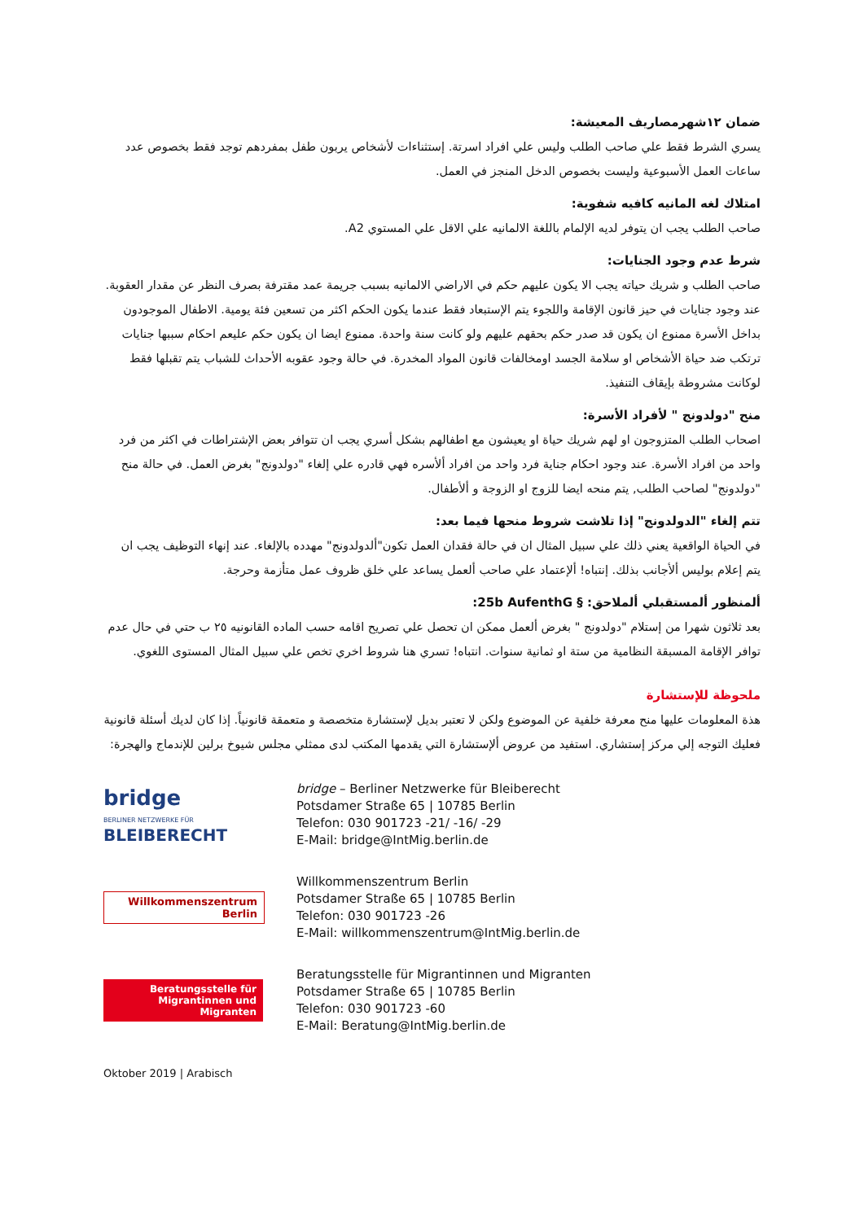ضمان ١٢شهرمصاريف المعيشة:
يسري الشرط فقط علي صاحب الطلب وليس علي افراد اسرتة. إستثناءات لأشخاص يربون طفل بمفردهم توجد فقط بخصوص عدد ساعات العمل الأسبوعية وليست بخصوص الدخل المنجز في العمل.
امتلاك لغه المانيه كافيه شفوية:
صاحب الطلب يجب ان يتوفر لديه الإلمام باللغة الالمانيه علي الاقل علي المستوي A2.
شرط عدم وجود الجنايات:
صاحب الطلب و شريك حياته يجب الا يكون عليهم حكم في الاراضي الالمانيه بسبب جريمة عمد مقترفة بصرف النظر عن مقدار العقوبة. عند وجود جنايات في حيز قانون الإقامة واللجوء يتم الإستبعاد فقط عندما يكون الحكم اكثر من تسعين فئة يومية. الاطفال الموجودون بداخل الأسرة ممنوع ان يكون قد صدر حكم بحقهم عليهم ولو كانت سنة واحدة. ممنوع ايضا ان يكون حكم عليعم احكام سببها جنايات ترتكب ضد حياة الأشخاص او سلامة الجسد اومخالفات قانون المواد المخدرة. في حالة وجود عقوبه الأحداث للشباب يتم تقبلها فقط لوكانت مشروطة بإيقاف التنفيذ.
منح "دولدونج " لأفراد الأسرة:
اصحاب الطلب المتزوجون او لهم شريك حياة او يعيشون مع اطفالهم بشكل أسري يجب ان تتوافر بعض الإشتراطات في اكثر من فرد واحد من افراد الأسرة. عند وجود احكام جناية فرد واحد من افراد ألأسره فهي قادره علي إلغاء "دولدونج" بغرض العمل. في حالة منح "دولدونج" لصاحب الطلب, يتم منحه ايضا للزوج او الزوجة و ألأطفال.
تتم إلغاء "الدولدونج" إذا تلاشت شروط منحها فيما بعد:
في الحياة الواقعية يعني ذلك علي سبيل المثال ان في حالة فقدان العمل تكون"ألدولدونج" مهدده بالإلغاء. عند إنهاء التوظيف يجب ان يتم إعلام بوليس ألأجانب بذلك. إنتباه! ألإعتماد علي صاحب ألعمل يساعد علي خلق ظروف عمل متأزمة وحرجة.
ألمنظور ألمستقبلي ألملاحق: § 25b AufenthG:
بعد ثلاثون شهرا من إستلام "دولدونج " بغرض ألعمل ممكن ان تحصل علي تصريح اقامه حسب الماده القانونيه ٢٥ ب حتي في حال عدم توافر الإقامة المسبقة النظامية من ستة او ثمانية سنوات. انتباه! تسري هنا شروط اخري تخص علي سبيل المثال المستوى اللغوي.
ملحوظة للإستشارة
هذة المعلومات عليها منح معرفة خلفية عن الموضوع ولكن لا تعتبر بديل لإستشارة متخصصة و متعمقة قانونياً. إذا كان لديك أسئلة قانونية فعليك التوجه إلي مركز إستشاري. استفيد من عروض ألإستشارة التي يقدمها المكتب لدى ممثلي مجلس شيوخ برلين للإندماج والهجرة:
bridge
BERLINER NETZWERKE FÜR BLEIBERECHT
bridge – Berliner Netzwerke für Bleiberecht
Potsdamer Straße 65 | 10785 Berlin
Telefon: 030 901723 -21/ -16/ -29
E-Mail: bridge@IntMig.berlin.de
Willkommenszentrum
Berlin
Willkommenszentrum Berlin
Potsdamer Straße 65 | 10785 Berlin
Telefon: 030 901723 -26
E-Mail: willkommenszentrum@IntMig.berlin.de
Beratungsstelle für
Migrantinnen und Migranten
Beratungsstelle für Migrantinnen und Migranten
Potsdamer Straße 65 | 10785 Berlin
Telefon: 030 901723 -60
E-Mail: Beratung@IntMig.berlin.de
Oktober 2019 | Arabisch